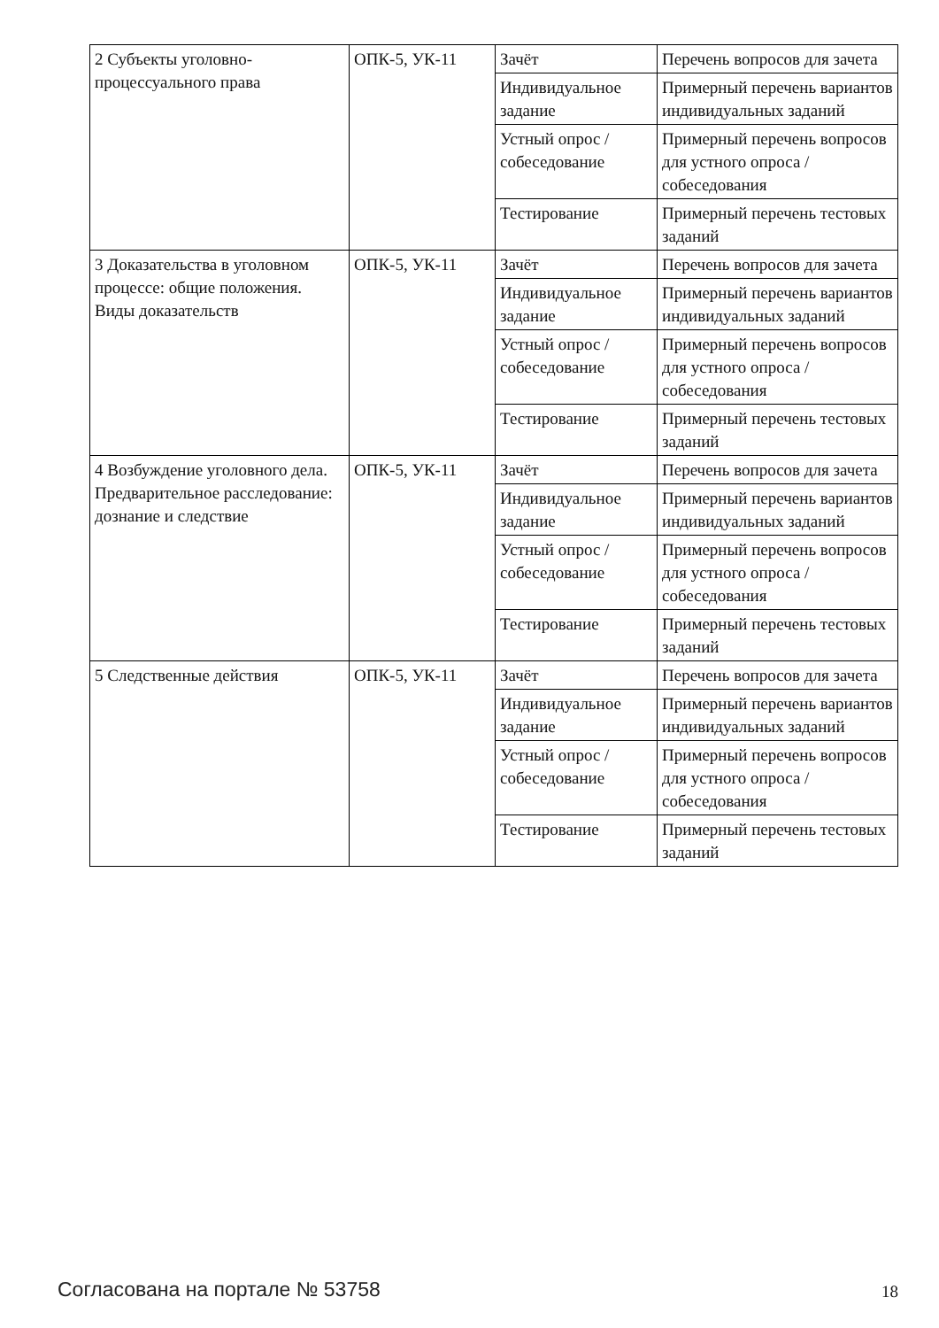| 2 Субъекты уголовно-процессуального права | ОПК-5, УК-11 | Зачёт | Перечень вопросов для зачета |
| | | Индивидуальное задание | Примерный перечень вариантов индивидуальных заданий |
| | | Устный опрос / собеседование | Примерный перечень вопросов для устного опроса / собеседования |
| | | Тестирование | Примерный перечень тестовых заданий |
| 3 Доказательства в уголовном процессе: общие положения. Виды доказательств | ОПК-5, УК-11 | Зачёт | Перечень вопросов для зачета |
| | | Индивидуальное задание | Примерный перечень вариантов индивидуальных заданий |
| | | Устный опрос / собеседование | Примерный перечень вопросов для устного опроса / собеседования |
| | | Тестирование | Примерный перечень тестовых заданий |
| 4 Возбуждение уголовного дела. Предварительное расследование: дознание и следствие | ОПК-5, УК-11 | Зачёт | Перечень вопросов для зачета |
| | | Индивидуальное задание | Примерный перечень вариантов индивидуальных заданий |
| | | Устный опрос / собеседование | Примерный перечень вопросов для устного опроса / собеседования |
| | | Тестирование | Примерный перечень тестовых заданий |
| 5 Следственные действия | ОПК-5, УК-11 | Зачёт | Перечень вопросов для зачета |
| | | Индивидуальное задание | Примерный перечень вариантов индивидуальных заданий |
| | | Устный опрос / собеседование | Примерный перечень вопросов для устного опроса / собеседования |
| | | Тестирование | Примерный перечень тестовых заданий |
Согласована на портале № 53758 18